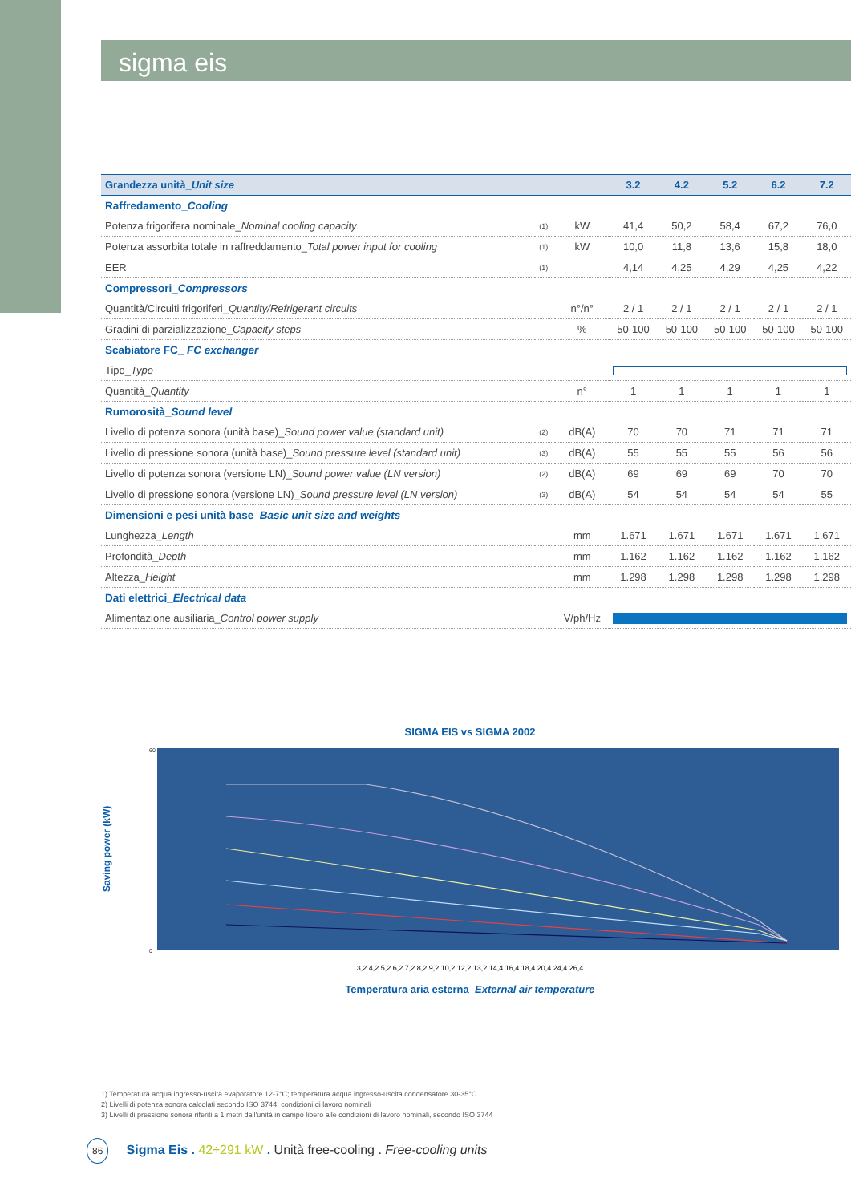sigma eis
| Grandezza unità_ Unit size | | | 3.2 | 4.2 | 5.2 | 6.2 | 7.2 |
| --- | --- | --- | --- | --- | --- | --- | --- |
| Raffredamento_ Cooling | | | | | | | |
| Potenza frigorifera nominale_ Nominal cooling capacity | (1) | kW | 41,4 | 50,2 | 58,4 | 67,2 | 76,0 |
| Potenza assorbita totale in raffreddamento_ Total power input for cooling | (1) | kW | 10,0 | 11,8 | 13,6 | 15,8 | 18,0 |
| EER | (1) | | 4,14 | 4,25 | 4,29 | 4,25 | 4,22 |
| Compressori_ Compressors | | | | | | | |
| Quantità/Circuiti frigoriferi_ Quantity/Refrigerant circuits | | n°/n° | 2 / 1 | 2 / 1 | 2 / 1 | 2 / 1 | 2 / 1 |
| Gradini di parzializzazione_ Capacity steps | | % | 50-100 | 50-100 | 50-100 | 50-100 | 50-100 |
| Scabiatore FC_ FC exchanger | | | | | | | |
| Tipo_ Type | | | | | | | |
| Quantità_ Quantity | | n° | 1 | 1 | 1 | 1 | 1 |
| Rumorosità_ Sound level | | | | | | | |
| Livello di potenza sonora (unità base)_ Sound power value (standard unit) | (2) | dB(A) | 70 | 70 | 71 | 71 | 71 |
| Livello di pressione sonora (unità base)_ Sound pressure level (standard unit) | (3) | dB(A) | 55 | 55 | 55 | 56 | 56 |
| Livello di potenza sonora (versione LN)_ Sound power value (LN version) | (2) | dB(A) | 69 | 69 | 69 | 70 | 70 |
| Livello di pressione sonora (versione LN)_ Sound pressure level (LN version) | (3) | dB(A) | 54 | 54 | 54 | 54 | 55 |
| Dimensioni e pesi unità base_ Basic unit size and weights | | | | | | | |
| Lunghezza_ Length | | mm | 1.671 | 1.671 | 1.671 | 1.671 | 1.671 |
| Profondità_ Depth | | mm | 1.162 | 1.162 | 1.162 | 1.162 | 1.162 |
| Altezza_ Height | | mm | 1.298 | 1.298 | 1.298 | 1.298 | 1.298 |
| Dati elettrici_ Electrical data | | | | | | | |
| Alimentazione ausiliaria_ Control power supply | | V/ph/Hz | | | | | |
SIGMA EIS vs SIGMA 2002
Saving power (kW)
60
0
3,2 4,2 5,2 6,2 7,2 8,2 9,2 10,2 12,2 13,2 14,4 16,4 18,4 20,4 24,4 26,4
Temperatura aria esterna_External air temperature
1) Temperatura acqua ingresso-uscita evaporatore 12-7°C; temperatura acqua ingresso-uscita condensatore 30-35°C
2) Livelli di potenza sonora calcolati secondo ISO 3744; condizioni di lavoro nominali
3) Livelli di pressione sonora riferiti a 1 metri dall'unità in campo libero alle condizioni di lavoro nominali, secondo ISO 3744
86 Sigma Eis . 42÷291 kW . Unità free-cooling . Free-cooling units